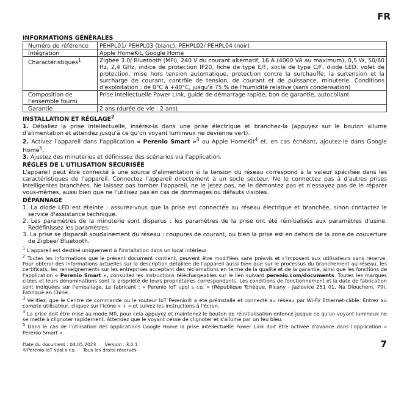FR
INFORMATIONS GÉNÉRALES
| Numéro de référence | PEHPL01/ PEHPL03 (blanc), PEHPL02/ PEHPL04 (noir) |
| Intégration | Apple HomeKit, Google Home |
| Charactéristiques<sup>1</sup> | Zigbee 3.0/ Bluetooth (MFi), 240 V du courant alternatif, 16 A (4000 VA au maximum), 0,5 W, 50/60 Hz, 2,4 GHz, indice de protection IP20, fiche de type E/F, socle de type C/F, diode LED, volet de protection, mise hors tension automatique, protection contre la surchauffe, la surtension et la surcharge de courant, contrôle de tension, de courant et de puissance, minuterie. Conditions d'exploitation : de 0°C à +40°C, jusqu'à 75 % de l'humidité relative (sans condensation) |
| Composition de l'ensemble fourni | Prise intellectuelle Power Link, guide de démarrage rapide, bon de garantie, autocollant |
| Garantie | 2 ans (durée de vie : 2 ans) |
INSTALLATION ET RÉGLAGE<sup>2</sup>
1. Déballez la prise intellectuelle, insérez-la dans une prise électrique et branchez-la (appuyez sur le bouton allume d'alimentation et attendez jusqu'à ce qu'un voyant lumineux ne devienne vert).
2. Activez l'appareil dans l'application « Perenio Smart »<sup>3</sup> ou Apple HomeKit<sup>4</sup> et, en cas échéant, ajoutez-le dans Google Home<sup>5</sup>.
3. Ajustez des minuteries et définissez des scénarios via l'application.
RÉGLES DE L'UTILISATION SÉCURISÉE
L'appareil peut être connecté à une source d'alimentation si la tension du réseau correspond à la valeur spécifiée dans les caractéristiques de l'appareil. Connectez l'appareil directement à un socle secteur. Ne le connectez pas à d'autres prises intelligentes branchées. Ne laissez pas tomber l'appareil, ne le jetez pas, ne le démontez pas et n'essayez pas de le réparer vous-mêmes, aussi bien que ne l'utilisez pas en cas de dommages ou défauts visibles.
DÉPANNAGE
1. La diode LED est éteinte : assurez-vous que la prise est connectée au réseau électrique et branchée, sinon contactez le service d'assistance technique.
2. Les paramètres de la minuterie sont disparus : les paramètres de la prise ont été réinitialisés aux paramètres d'usine. Redéfinissez les paramètres.
3. La prise se disparaît soudainement du réseau : coupures de courant, ou bien la prise est en dehors de la zone de couverture de Zigbee/ Bluetooth.
<sup>1</sup> L'appareil est destiné uniquement à l'installation dans un local intérieur.
<sup>2</sup> Toutes les informations que le présent document contient, peuvent être modifiées sans préavis et s'imposent aux utilisateurs sans réserve. Pour obtenir des informations actuelles sur la description détaillée de l'appareil aussi bien que sur le processus du branchement au réseau, les certificats, les renseignements sur les entreprises acceptant des réclamations en terme de la qualité et de la garantie, ainsi que les fonctions de l'application « Perenio Smart », consultez les instructions téléchargeables sur le lien suivant perenio.com/documents. Toutes les marques citées et leurs dénominations sont la propriété de leurs propriétaires correspondants. Les conditions de fonctionnement et la date de fabrication sont indiquées sur l'emballage. Le fabricant : « Perenio IoT spol s r.o. » (République Tchèque, Ricany - Jazlovice 251 01, Na Dlouchem, 79). Fabriqué en Chine.
<sup>3</sup> Vérifiez, que le Centre de commande ou le routeur IoT Perenio® a été préinstallé et connecté au réseau par Wi-Fi/ Ethernet-câble. Entrez au compte utilisateur, cliquez sur l'icône « + » et suivez les instructions à l'écran.
<sup>4</sup> La prise doit être mise au mode Mfi, pour cela appuyez et maintenez le bouton de réinitialisation enfoncé jusque ce qu'un voyant lumineux ne se mette à clignoter rapidement. Attendez que le voyant cesse de clignoter et s'allume par un feu bleu.
<sup>5</sup> Dans le cas de l'utilisation des applications Google Home la prise intellectuelle Power Link doit être activée d'avance dans l'application « Perenio Smart ».
Date du document : 04.05.2023 Version : 3.0.1
©Perenio IoT spol s r.o. Tous les droits réservés
7